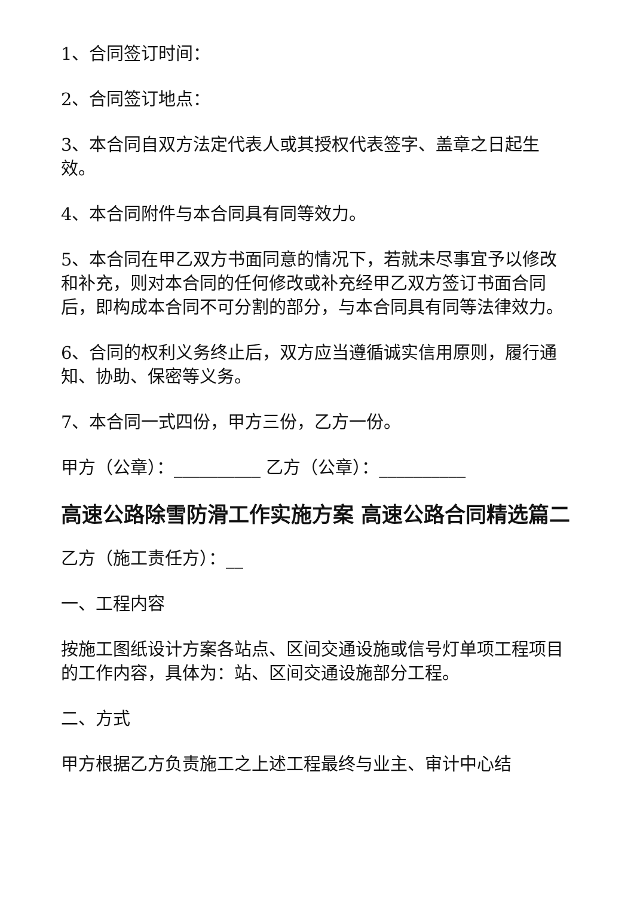1、合同签订时间：
2、合同签订地点：
3、本合同自双方法定代表人或其授权代表签字、盖章之日起生效。
4、本合同附件与本合同具有同等效力。
5、本合同在甲乙双方书面同意的情况下，若就未尽事宜予以修改和补充，则对本合同的任何修改或补充经甲乙双方签订书面合同后，即构成本合同不可分割的部分，与本合同具有同等法律效力。
6、合同的权利义务终止后，双方应当遵循诚实信用原则，履行通知、协助、保密等义务。
7、本合同一式四份，甲方三份，乙方一份。
甲方（公章）：__________ 乙方（公章）：__________
高速公路除雪防滑工作实施方案 高速公路合同精选篇二
乙方（施工责任方）：__
一、工程内容
按施工图纸设计方案各站点、区间交通设施或信号灯单项工程项目的工作内容，具体为：站、区间交通设施部分工程。
二、方式
甲方根据乙方负责施工之上述工程最终与业主、审计中心结